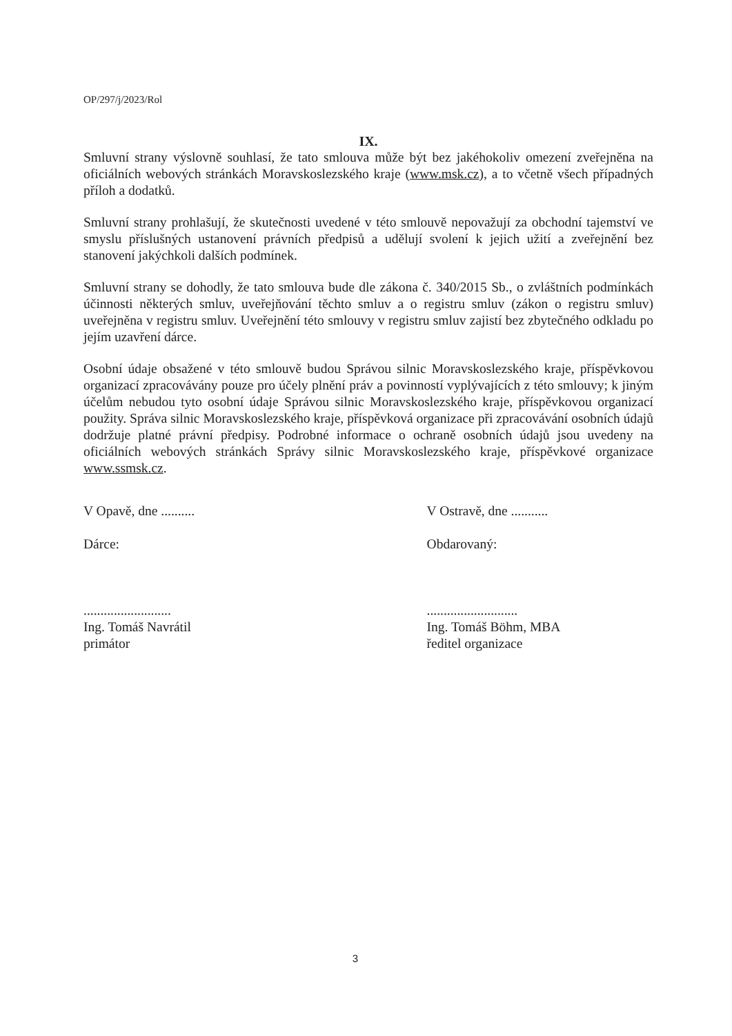OP/297/j/2023/Rol
IX.
Smluvní strany výslovně souhlasí, že tato smlouva může být bez jakéhokoliv omezení zveřejněna na oficiálních webových stránkách Moravskoslezského kraje (www.msk.cz), a to včetně všech případných příloh a dodatků.
Smluvní strany prohlašují, že skutečnosti uvedené v této smlouvě nepovažují za obchodní tajemství ve smyslu příslušných ustanovení právních předpisů a udělují svolení k jejich užití a zveřejnění bez stanovení jakýchkoli dalších podmínek.
Smluvní strany se dohodly, že tato smlouva bude dle zákona č. 340/2015 Sb., o zvláštních podmínkách účinnosti některých smluv, uveřejňování těchto smluv a o registru smluv (zákon o registru smluv) uveřejněna v registru smluv. Uveřejnění této smlouvy v registru smluv zajistí bez zbytečného odkladu po jejím uzavření dárce.
Osobní údaje obsažené v této smlouvě budou Správou silnic Moravskoslezského kraje, příspěvkovou organizací zpracovávány pouze pro účely plnění práv a povinností vyplývajících z této smlouvy; k jiným účelům nebudou tyto osobní údaje Správou silnic Moravskoslezského kraje, příspěvkovou organizací použity. Správa silnic Moravskoslezského kraje, příspěvková organizace při zpracovávání osobních údajů dodržuje platné právní předpisy. Podrobné informace o ochraně osobních údajů jsou uvedeny na oficiálních webových stránkách Správy silnic Moravskoslezského kraje, příspěvkové organizace www.ssmsk.cz.
V Opavě, dne ..........
Dárce:
..........................
Ing. Tomáš Navrátil
primátor
V Ostravě, dne ...........
Obdarovaný:
...........................
Ing. Tomáš Böhm, MBA
ředitel organizace
3